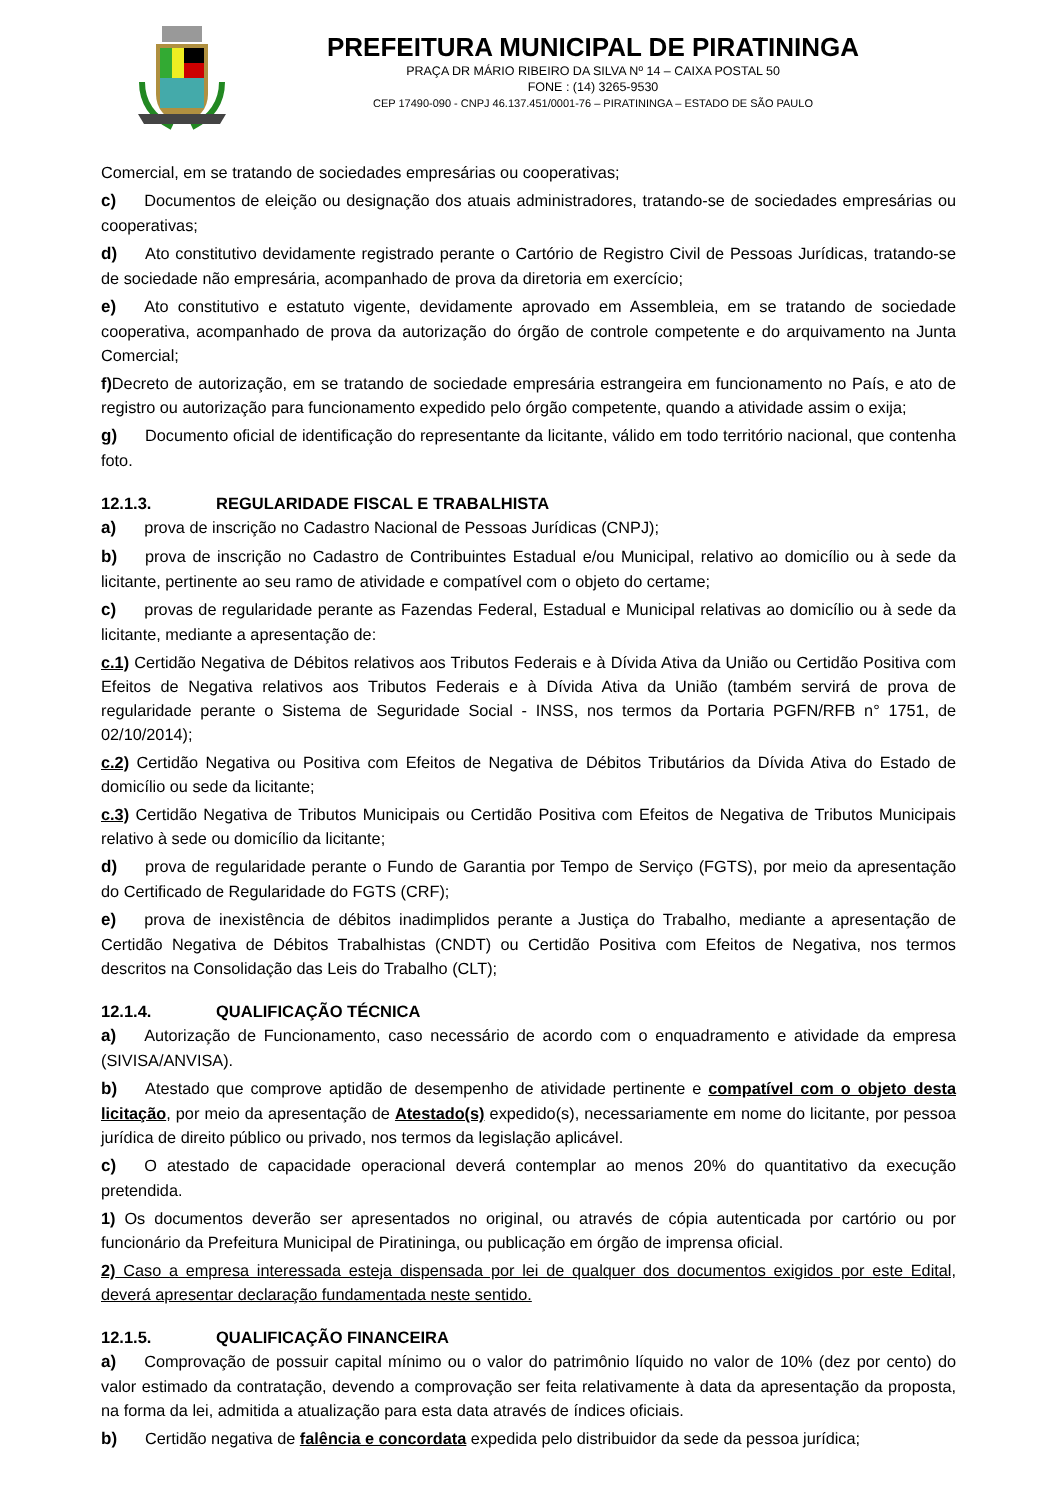PREFEITURA MUNICIPAL DE PIRATININGA
PRAÇA DR MÁRIO RIBEIRO DA SILVA Nº 14 – CAIXA POSTAL 50
FONE : (14) 3265-9530
CEP 17490-090 - CNPJ 46.137.451/0001-76 – PIRATININGA – ESTADO DE SÃO PAULO
Comercial, em se tratando de sociedades empresárias ou cooperativas;
c) Documentos de eleição ou designação dos atuais administradores, tratando-se de sociedades empresárias ou cooperativas;
d) Ato constitutivo devidamente registrado perante o Cartório de Registro Civil de Pessoas Jurídicas, tratando-se de sociedade não empresária, acompanhado de prova da diretoria em exercício;
e) Ato constitutivo e estatuto vigente, devidamente aprovado em Assembleia, em se tratando de sociedade cooperativa, acompanhado de prova da autorização do órgão de controle competente e do arquivamento na Junta Comercial;
f) Decreto de autorização, em se tratando de sociedade empresária estrangeira em funcionamento no País, e ato de registro ou autorização para funcionamento expedido pelo órgão competente, quando a atividade assim o exija;
g) Documento oficial de identificação do representante da licitante, válido em todo território nacional, que contenha foto.
12.1.3. REGULARIDADE FISCAL E TRABALHISTA
a) prova de inscrição no Cadastro Nacional de Pessoas Jurídicas (CNPJ);
b) prova de inscrição no Cadastro de Contribuintes Estadual e/ou Municipal, relativo ao domicílio ou à sede da licitante, pertinente ao seu ramo de atividade e compatível com o objeto do certame;
c) provas de regularidade perante as Fazendas Federal, Estadual e Municipal relativas ao domicílio ou à sede da licitante, mediante a apresentação de:
c.1) Certidão Negativa de Débitos relativos aos Tributos Federais e à Dívida Ativa da União ou Certidão Positiva com Efeitos de Negativa relativos aos Tributos Federais e à Dívida Ativa da União (também servirá de prova de regularidade perante o Sistema de Seguridade Social - INSS, nos termos da Portaria PGFN/RFB n° 1751, de 02/10/2014);
c.2) Certidão Negativa ou Positiva com Efeitos de Negativa de Débitos Tributários da Dívida Ativa do Estado de domicílio ou sede da licitante;
c.3) Certidão Negativa de Tributos Municipais ou Certidão Positiva com Efeitos de Negativa de Tributos Municipais relativo à sede ou domicílio da licitante;
d) prova de regularidade perante o Fundo de Garantia por Tempo de Serviço (FGTS), por meio da apresentação do Certificado de Regularidade do FGTS (CRF);
e) prova de inexistência de débitos inadimplidos perante a Justiça do Trabalho, mediante a apresentação de Certidão Negativa de Débitos Trabalhistas (CNDT) ou Certidão Positiva com Efeitos de Negativa, nos termos descritos na Consolidação das Leis do Trabalho (CLT);
12.1.4. QUALIFICAÇÃO TÉCNICA
a) Autorização de Funcionamento, caso necessário de acordo com o enquadramento e atividade da empresa (SIVISA/ANVISA).
b) Atestado que comprove aptidão de desempenho de atividade pertinente e compatível com o objeto desta licitação, por meio da apresentação de Atestado(s) expedido(s), necessariamente em nome do licitante, por pessoa jurídica de direito público ou privado, nos termos da legislação aplicável.
c) O atestado de capacidade operacional deverá contemplar ao menos 20% do quantitativo da execução pretendida.
1) Os documentos deverão ser apresentados no original, ou através de cópia autenticada por cartório ou por funcionário da Prefeitura Municipal de Piratininga, ou publicação em órgão de imprensa oficial.
2) Caso a empresa interessada esteja dispensada por lei de qualquer dos documentos exigidos por este Edital, deverá apresentar declaração fundamentada neste sentido.
12.1.5. QUALIFICAÇÃO FINANCEIRA
a) Comprovação de possuir capital mínimo ou o valor do patrimônio líquido no valor de 10% (dez por cento) do valor estimado da contratação, devendo a comprovação ser feita relativamente à data da apresentação da proposta, na forma da lei, admitida a atualização para esta data através de índices oficiais.
b) Certidão negativa de falência e concordata expedida pelo distribuidor da sede da pessoa jurídica;